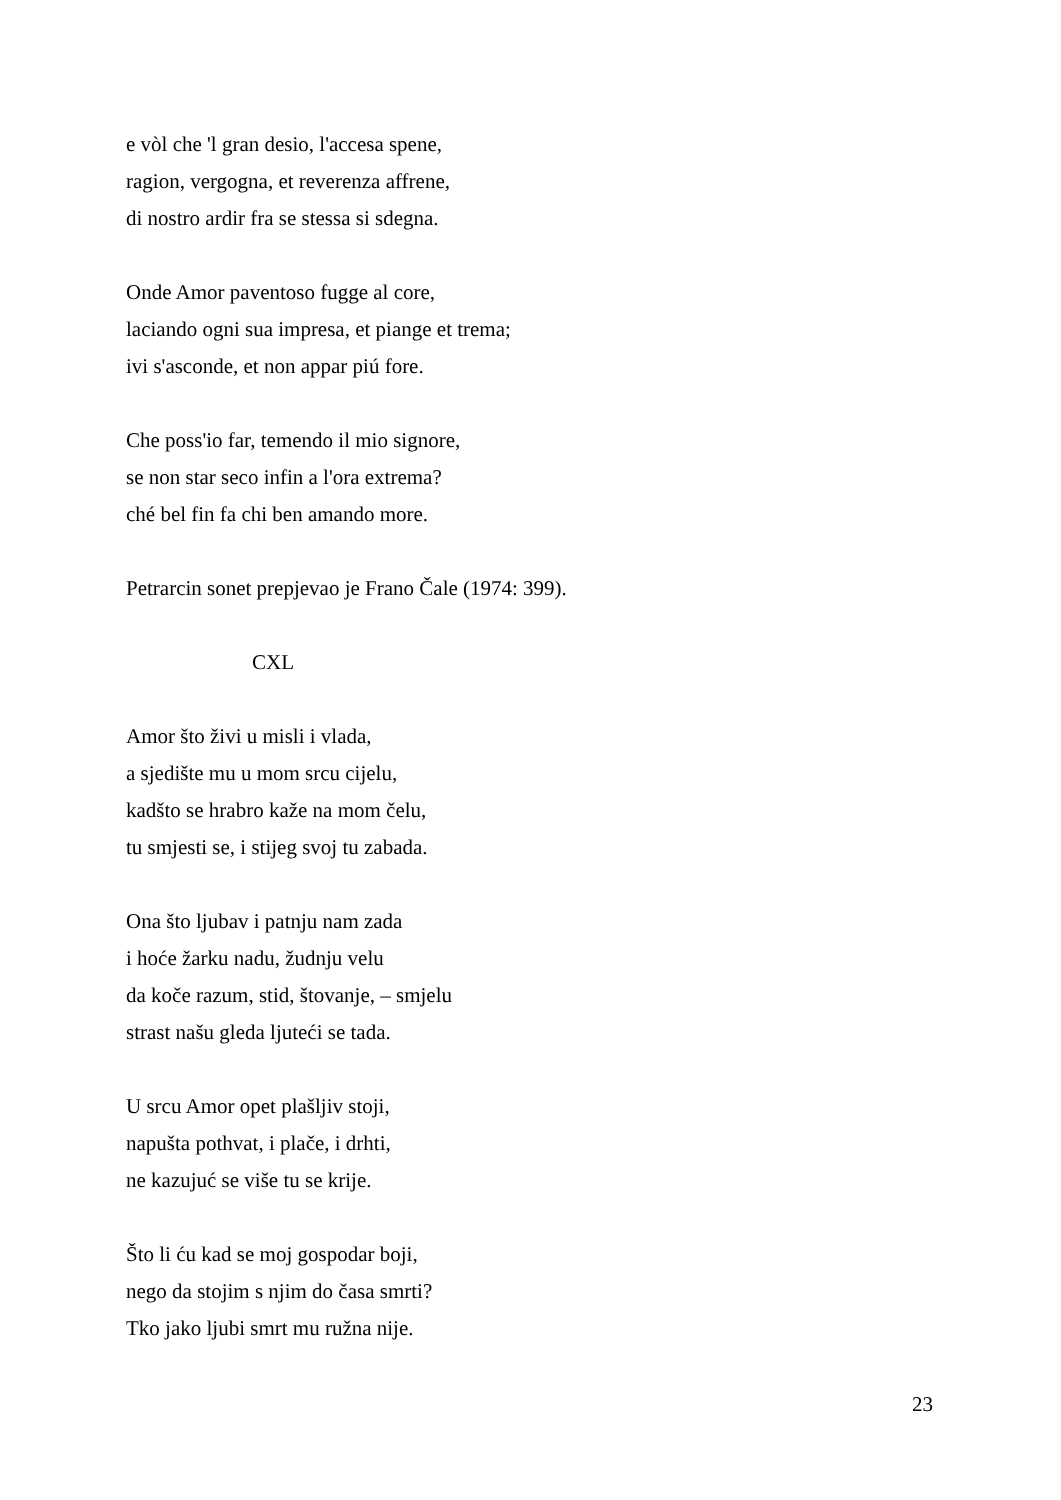e vòl che 'l gran desio, l'accesa spene,
ragion, vergogna, et reverenza affrene,
di nostro ardir fra se stessa si sdegna.
Onde Amor paventoso fugge al core,
laciando ogni sua impresa, et piange et trema;
ivi s'asconde, et non appar piú fore.
Che poss'io far, temendo il mio signore,
se non star seco infin a l'ora extrema?
ché bel fin fa chi ben amando more.
Petrarcin sonet prepjevao je Frano Čale (1974: 399).
CXL
Amor što živi u misli i vlada,
a sjedište mu u mom srcu cijelu,
kadšto se hrabro kaže na mom čelu,
tu smjesti se, i stijeg svoj tu zabada.
Ona što ljubav i patnju nam zada
i hoće žarku nadu, žudnju velu
da koče razum, stid, štovanje, – smjelu
strast našu gleda ljuteći se tada.
U srcu Amor opet plašljiv stoji,
napušta pothvat, i plače, i drhti,
ne kazujuć se više tu se krije.
Što li ću kad se moj gospodar boji,
nego da stojim s njim do časa smrti?
Tko jako ljubi smrt mu ružna nije.
23